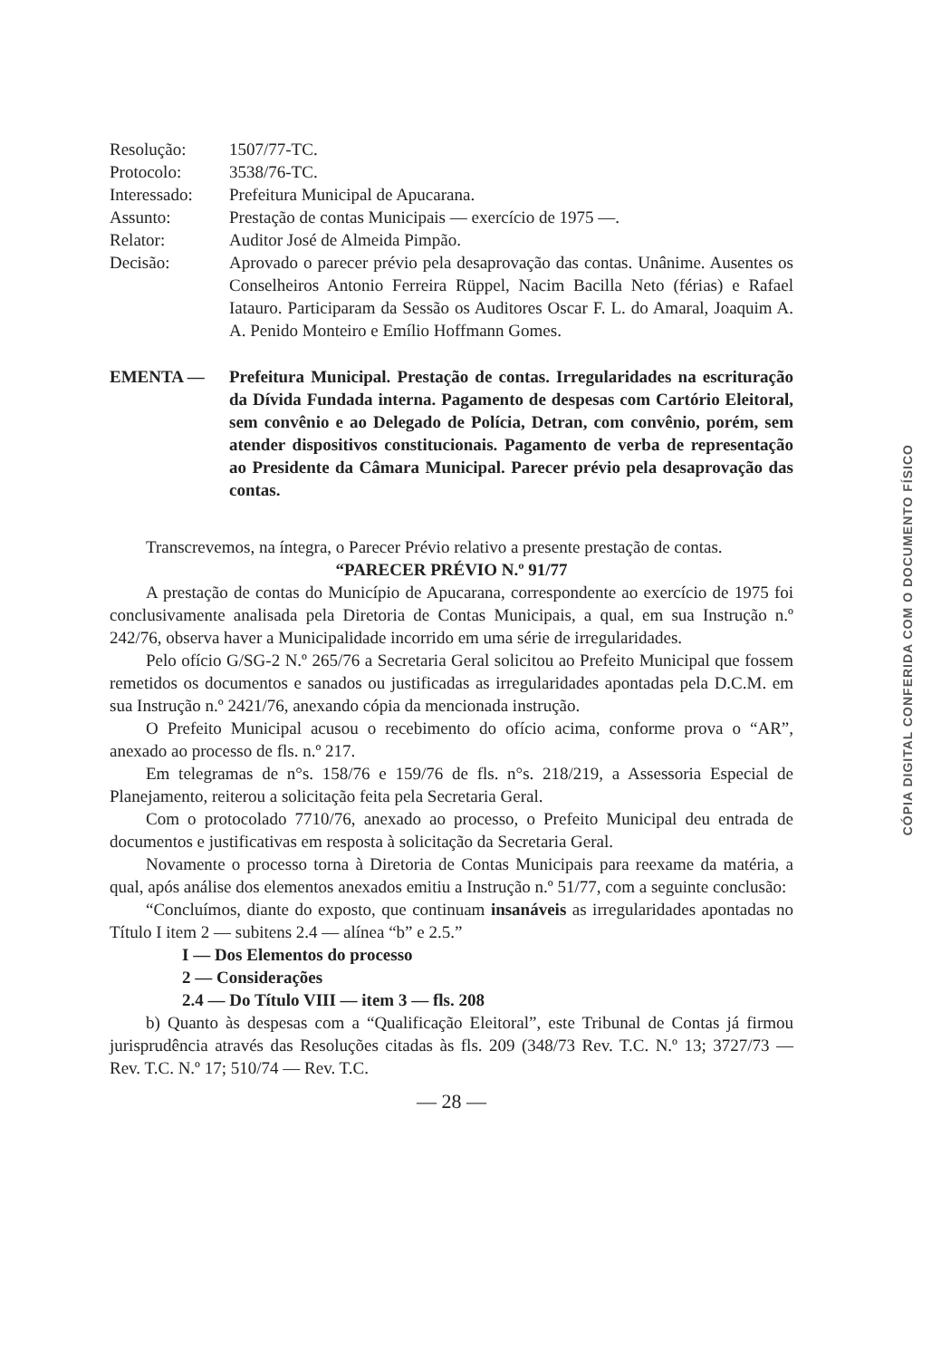| Resolução: | 1507/77-TC. |
| Protocolo: | 3538/76-TC. |
| Interessado: | Prefeitura Municipal de Apucarana. |
| Assunto: | Prestação de contas Municipais — exercício de 1975 —. |
| Relator: | Auditor José de Almeida Pimpão. |
| Decisão: | Aprovado o parecer prévio pela desaprovação das contas. Unânime. Ausentes os Conselheiros Antonio Ferreira Rüppel, Nacim Bacilla Neto (férias) e Rafael Iatauro. Participaram da Sessão os Auditores Oscar F. L. do Amaral, Joaquim A. A. Penido Monteiro e Emílio Hoffmann Gomes. |
EMENTA — Prefeitura Municipal. Prestação de contas. Irregularidades na escrituração da Dívida Fundada interna. Pagamento de despesas com Cartório Eleitoral, sem convênio e ao Delegado de Polícia, Detran, com convênio, porém, sem atender dispositivos constitucionais. Pagamento de verba de representação ao Presidente da Câmara Municipal. Parecer prévio pela desaprovação das contas.
Transcrevemos, na íntegra, o Parecer Prévio relativo a presente prestação de contas.
“PARECER PRÉVIO N.º 91/77
A prestação de contas do Município de Apucarana, correspondente ao exercício de 1975 foi conclusivamente analisada pela Diretoria de Contas Municipais, a qual, em sua Instrução n.º 242/76, observa haver a Municipalidade incorrido em uma série de irregularidades.
Pelo ofício G/SG-2 N.º 265/76 a Secretaria Geral solicitou ao Prefeito Municipal que fossem remetidos os documentos e sanados ou justificadas as irregularidades apontadas pela D.C.M. em sua Instrução n.º 2421/76, anexando cópia da mencionada instrução.
O Prefeito Municipal acusou o recebimento do ofício acima, conforme prova o “AR”, anexado ao processo de fls. n.º 217.
Em telegramas de n°s. 158/76 e 159/76 de fls. n°s. 218/219, a Assessoria Especial de Planejamento, reiterou a solicitação feita pela Secretaria Geral.
Com o protocolado 7710/76, anexado ao processo, o Prefeito Municipal deu entrada de documentos e justificativas em resposta à solicitação da Secretaria Geral.
Novamente o processo torna à Diretoria de Contas Municipais para reexame da matéria, a qual, após análise dos elementos anexados emitiu a Instrução n.º 51/77, com a seguinte conclusão:
“Concluímos, diante do exposto, que continuam insanáveis as irregularidades apontadas no Título I item 2 — subitens 2.4 — alínea “b” e 2.5.”
I — Dos Elementos do processo
2 — Considerações
2.4 — Do Título VIII — item 3 — fls. 208
b) Quanto às despesas com a “Qualificação Eleitoral”, este Tribunal de Contas já firmou jurisprudência através das Resoluções citadas às fls. 209 (348/73 Rev. T.C. N.º 13; 3727/73 — Rev. T.C. N.º 17; 510/74 — Rev. T.C.
— 28 —
CÓPIA DIGITAL CONFERIDA COM O DOCUMENTO FÍSICO